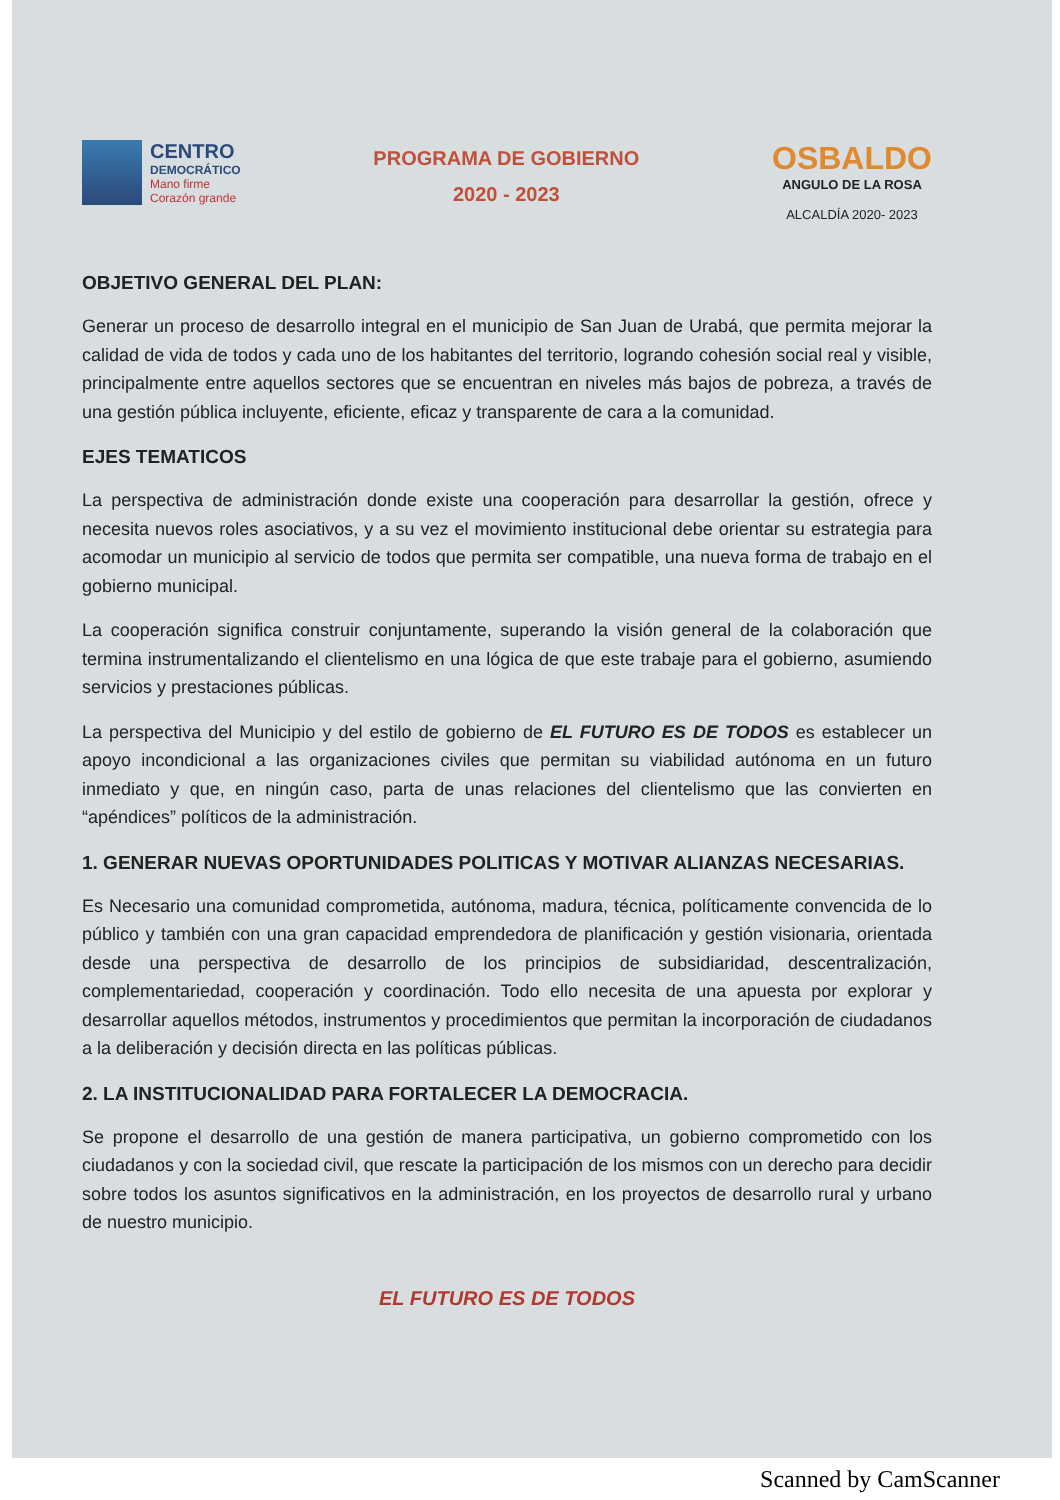CENTRO
DEMOCRÁTICO
Mano firme
Corazón grande
PROGRAMA DE GOBIERNO
2020 - 2023
OSBALDO
ANGULO DE LA ROSA
ALCALDÍA 2020- 2023
OBJETIVO GENERAL DEL PLAN:
Generar un proceso de desarrollo integral en el municipio de San Juan de Urabá, que permita mejorar la calidad de vida de todos y cada uno de los habitantes del territorio, logrando cohesión social real y visible, principalmente entre aquellos sectores que se encuentran en niveles más bajos de pobreza, a través de una gestión pública incluyente, eficiente, eficaz y transparente de cara a la comunidad.
EJES TEMATICOS
La perspectiva de administración donde existe una cooperación para desarrollar la gestión, ofrece y necesita nuevos roles asociativos, y a su vez el movimiento institucional debe orientar su estrategia para acomodar un municipio al servicio de todos que permita ser compatible, una nueva forma de trabajo en el gobierno municipal.
La cooperación significa construir conjuntamente, superando la visión general de la colaboración que termina instrumentalizando el clientelismo en una lógica de que este trabaje para el gobierno, asumiendo servicios y prestaciones públicas.
La perspectiva del Municipio y del estilo de gobierno de EL FUTURO ES DE TODOS es establecer un apoyo incondicional a las organizaciones civiles que permitan su viabilidad autónoma en un futuro inmediato y que, en ningún caso, parta de unas relaciones del clientelismo que las convierten en “apéndices” políticos de la administración.
1. GENERAR NUEVAS OPORTUNIDADES POLITICAS Y MOTIVAR ALIANZAS NECESARIAS.
Es Necesario una comunidad comprometida, autónoma, madura, técnica, políticamente convencida de lo público y también con una gran capacidad emprendedora de planificación y gestión visionaria, orientada desde una perspectiva de desarrollo de los principios de subsidiaridad, descentralización, complementariedad, cooperación y coordinación. Todo ello necesita de una apuesta por explorar y desarrollar aquellos métodos, instrumentos y procedimientos que permitan la incorporación de ciudadanos a la deliberación y decisión directa en las políticas públicas.
2. LA INSTITUCIONALIDAD PARA FORTALECER LA DEMOCRACIA.
Se propone el desarrollo de una gestión de manera participativa, un gobierno comprometido con los ciudadanos y con la sociedad civil, que rescate la participación de los mismos con un derecho para decidir sobre todos los asuntos significativos en la administración, en los proyectos de desarrollo rural y urbano de nuestro municipio.
EL FUTURO ES DE TODOS
Scanned by CamScanner